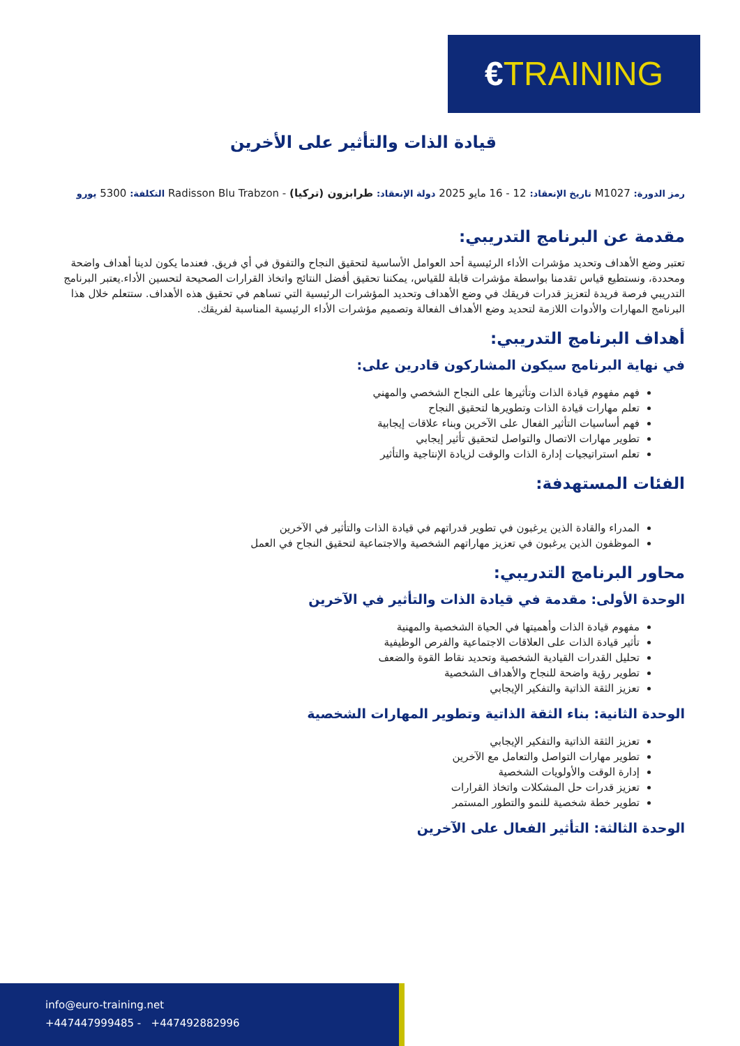€TRAINING
قيادة الذات والتأثير على الأخرين
رمز الدورة: M1027 تاريخ الإنعقاد: 12 - 16 مايو 2025 دولة الإنعقاد: طرابزون (تركيا) - Radisson Blu Trabzon التكلفة: 5300 يورو
مقدمة عن البرنامج التدريبي:
تعتبر وضع الأهداف وتحديد مؤشرات الأداء الرئيسية أحد العوامل الأساسية لتحقيق النجاح والتفوق في أي فريق. فعندما يكون لدينا أهداف واضحة ومحددة، ونستطيع قياس تقدمنا بواسطة مؤشرات قابلة للقياس، يمكننا تحقيق أفضل النتائج واتخاذ القرارات الصحيحة لتحسين الأداء.يعتبر البرنامج التدريبي فرصة فريدة لتعزيز قدرات فريقك في وضع الأهداف وتحديد المؤشرات الرئيسية التي تساهم في تحقيق هذه الأهداف. ستتعلم خلال هذا البرنامج المهارات والأدوات اللازمة لتحديد وضع الأهداف الفعالة وتصميم مؤشرات الأداء الرئيسية المناسبة لفريقك.
أهداف البرنامج التدريبي:
في نهاية البرنامج سيكون المشاركون قادرين على:
فهم مفهوم قيادة الذات وتأثيرها على النجاح الشخصي والمهني
تعلم مهارات قيادة الذات وتطويرها لتحقيق النجاح
فهم أساسيات التأثير الفعال على الآخرين وبناء علاقات إيجابية
تطوير مهارات الاتصال والتواصل لتحقيق تأثير إيجابي
تعلم استراتيجيات إدارة الذات والوقت لزيادة الإنتاجية والتأثير
الفئات المستهدفة:
المدراء والقادة الذين يرغبون في تطوير قدراتهم في قيادة الذات والتأثير في الآخرين
الموظفون الذين يرغبون في تعزيز مهاراتهم الشخصية والاجتماعية لتحقيق النجاح في العمل
محاور البرنامج التدريبي:
الوحدة الأولى: مقدمة في قيادة الذات والتأثير في الآخرين
مفهوم قيادة الذات وأهميتها في الحياة الشخصية والمهنية
تأثير قيادة الذات على العلاقات الاجتماعية والفرص الوظيفية
تحليل القدرات القيادية الشخصية وتحديد نقاط القوة والضعف
تطوير رؤية واضحة للنجاح والأهداف الشخصية
تعزيز الثقة الذاتية والتفكير الإيجابي
الوحدة الثانية: بناء الثقة الذاتية وتطوير المهارات الشخصية
تعزيز الثقة الذاتية والتفكير الإيجابي
تطوير مهارات التواصل والتعامل مع الآخرين
إدارة الوقت والأولويات الشخصية
تعزيز قدرات حل المشكلات واتخاذ القرارات
تطوير خطة شخصية للنمو والتطور المستمر
الوحدة الثالثة: التأثير الفعال على الآخرين
info@euro-training.net
+447447999485 - +447492882996